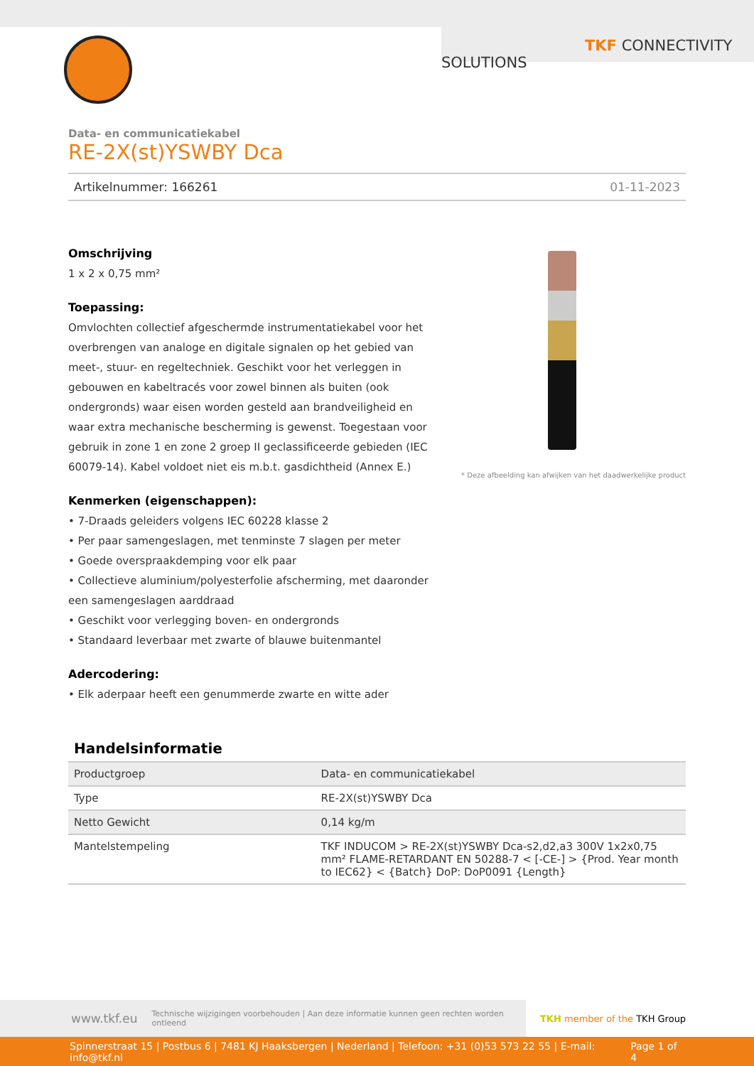TKF CONNECTIVITY SOLUTIONS
Data- en communicatiekabel
RE-2X(st)YSWBY Dca
Artikelnummer: 166261 01-11-2023
Omschrijving
1 x 2 x 0,75 mm²
Toepassing:
Omvlochten collectief afgeschermde instrumentatiekabel voor het overbrengen van analoge en digitale signalen op het gebied van meet-, stuur- en regeltechniek. Geschikt voor het verleggen in gebouwen en kabeltracés voor zowel binnen als buiten (ook ondergronds) waar eisen worden gesteld aan brandveiligheid en waar extra mechanische bescherming is gewenst. Toegestaan voor gebruik in zone 1 en zone 2 groep II geclassificeerde gebieden (IEC 60079-14). Kabel voldoet niet eis m.b.t. gasdichtheid (Annex E.)
Kenmerken (eigenschappen):
• 7-Draads geleiders volgens IEC 60228 klasse 2
• Per paar samengeslagen, met tenminste 7 slagen per meter
• Goede overspraakdemping voor elk paar
• Collectieve aluminium/polyesterfolie afscherming, met daaronder een samengeslagen aarddraad
• Geschikt voor verlegging boven- en ondergronds
• Standaard leverbaar met zwarte of blauwe buitenmantel
Adercodering:
• Elk aderpaar heeft een genummerde zwarte en witte ader
* Deze afbeelding kan afwijken van het daadwerkelijke product
Handelsinformatie
| Productgroep | Data- en communicatiekabel |
| Type | RE-2X(st)YSWBY Dca |
| Netto Gewicht | 0,14 kg/m |
| Mantelstempeling | TKF INDUCOM > RE-2X(st)YSWBY Dca-s2,d2,a3 300V 1x2x0,75 mm² FLAME-RETARDANT EN 50288-7 < [-CE-] > {Prod. Year month to IEC62} < {Batch} DoP: DoP0091 {Length} |
www.tkf.eu Technische wijzigingen voorbehouden | Aan deze informatie kunnen geen rechten worden ontleend
TKH member of the TKH Group
Spinnerstraat 15 | Postbus 6 | 7481 KJ Haaksbergen | Nederland | Telefoon: +31 (0)53 573 22 55 | E-mail: info@tkf.nl Page 1 of 4